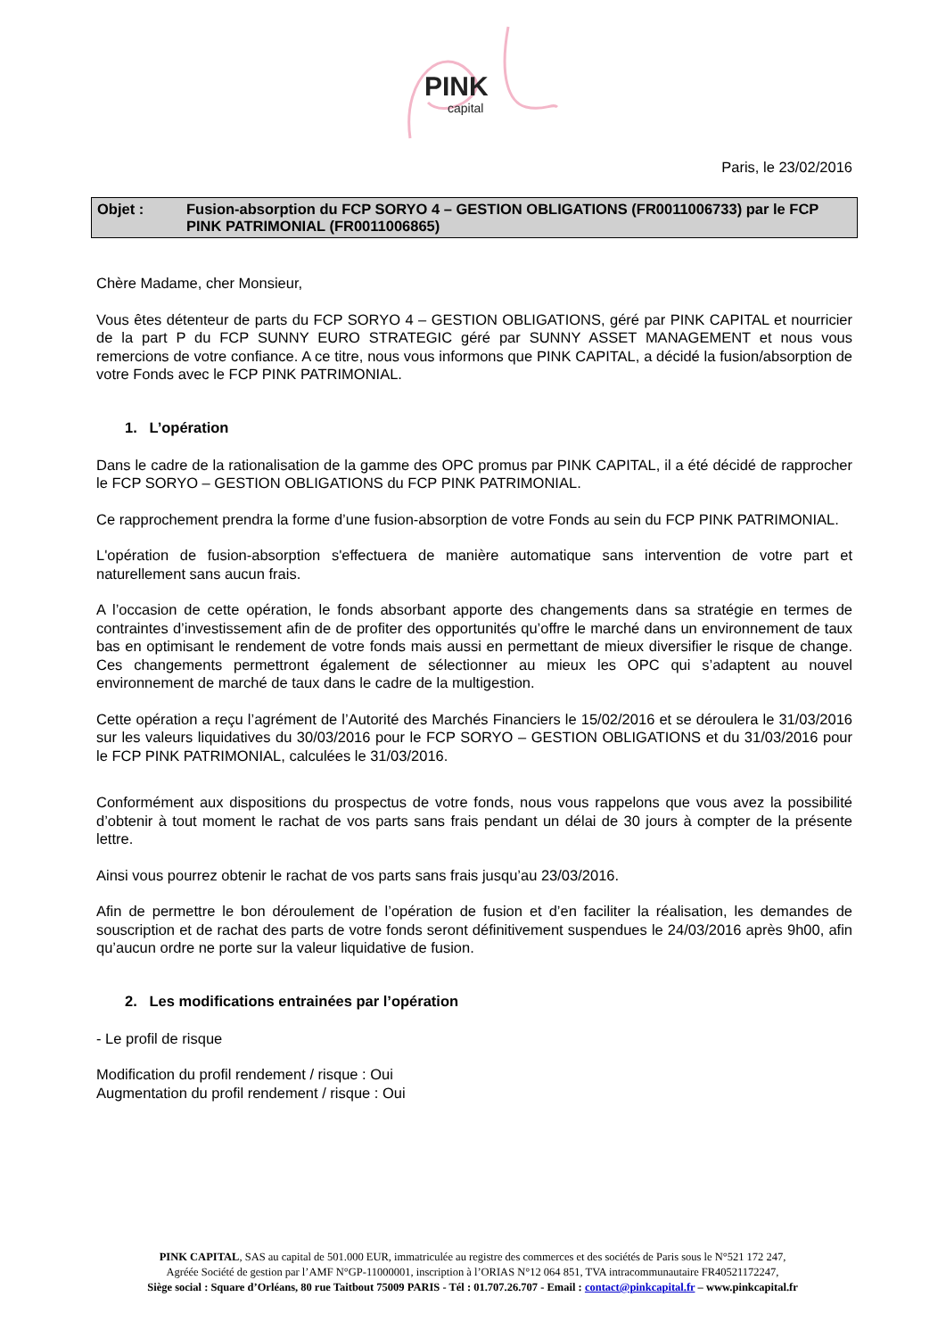PINK
capital
Paris, le 23/02/2016
Objet : Fusion-absorption du FCP SORYO 4 – GESTION OBLIGATIONS (FR0011006733) par le FCP PINK PATRIMONIAL (FR0011006865)
Chère Madame, cher Monsieur,
Vous êtes détenteur de parts du FCP SORYO 4 – GESTION OBLIGATIONS, géré par PINK CAPITAL et nourricier de la part P du FCP SUNNY EURO STRATEGIC géré par SUNNY ASSET MANAGEMENT et nous vous remercions de votre confiance. A ce titre, nous vous informons que PINK CAPITAL, a décidé la fusion/absorption de votre Fonds avec le FCP PINK PATRIMONIAL.
1. L’opération
Dans le cadre de la rationalisation de la gamme des OPC promus par PINK CAPITAL, il a été décidé de rapprocher le FCP SORYO – GESTION OBLIGATIONS du FCP PINK PATRIMONIAL.
Ce rapprochement prendra la forme d’une fusion-absorption de votre Fonds au sein du FCP PINK PATRIMONIAL.
L'opération de fusion-absorption s'effectuera de manière automatique sans intervention de votre part et naturellement sans aucun frais.
A l’occasion de cette opération, le fonds absorbant apporte des changements dans sa stratégie en termes de contraintes d’investissement afin de de profiter des opportunités qu’offre le marché dans un environnement de taux bas en optimisant le rendement de votre fonds mais aussi en permettant de mieux diversifier le risque de change. Ces changements permettront également de sélectionner au mieux les OPC qui s’adaptent au nouvel environnement de marché de taux dans le cadre de la multigestion.
Cette opération a reçu l’agrément de l’Autorité des Marchés Financiers le 15/02/2016 et se déroulera le 31/03/2016 sur les valeurs liquidatives du 30/03/2016 pour le FCP SORYO – GESTION OBLIGATIONS et du 31/03/2016 pour le FCP PINK PATRIMONIAL, calculées le 31/03/2016.
Conformément aux dispositions du prospectus de votre fonds, nous vous rappelons que vous avez la possibilité d’obtenir à tout moment le rachat de vos parts sans frais pendant un délai de 30 jours à compter de la présente lettre.
Ainsi vous pourrez obtenir le rachat de vos parts sans frais jusqu’au 23/03/2016.
Afin de permettre le bon déroulement de l’opération de fusion et d’en faciliter la réalisation, les demandes de souscription et de rachat des parts de votre fonds seront définitivement suspendues le 24/03/2016 après 9h00, afin qu’aucun ordre ne porte sur la valeur liquidative de fusion.
2. Les modifications entrainées par l’opération
- Le profil de risque
Modification du profil rendement / risque : Oui
Augmentation du profil rendement / risque : Oui
PINK CAPITAL, SAS au capital de 501.000 EUR, immatriculée au registre des commerces et des sociétés de Paris sous le N°521 172 247,
Agréée Société de gestion par l’AMF N°GP-11000001, inscription à l’ORIAS N°12 064 851, TVA intracommunautaire FR40521172247,
Siège social : Square d’Orléans, 80 rue Taitbout 75009 PARIS - Tél : 01.707.26.707 - Email : contact@pinkcapital.fr – www.pinkcapital.fr